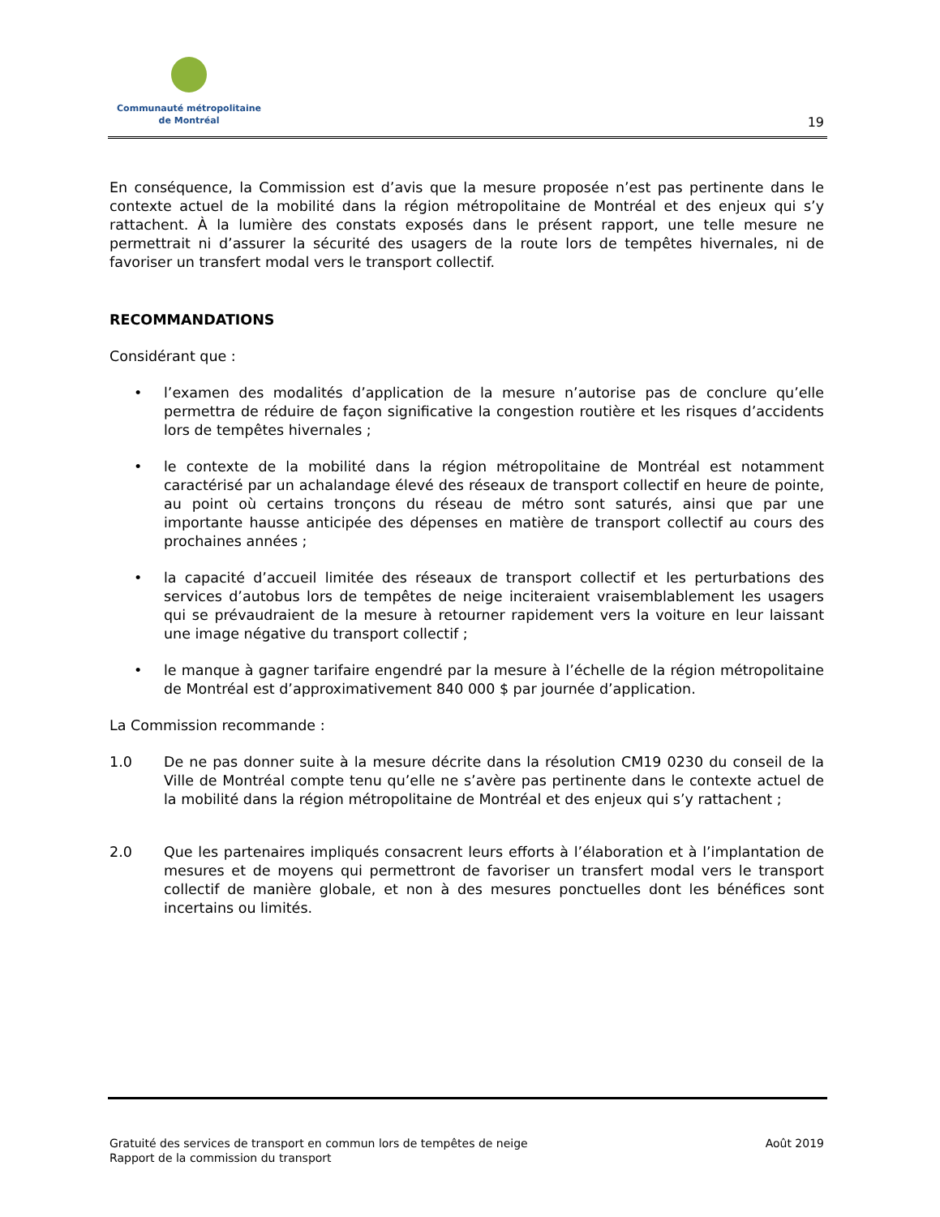Communauté métropolitaine
de Montréal
19
En conséquence, la Commission est d’avis que la mesure proposée n’est pas pertinente dans le contexte actuel de la mobilité dans la région métropolitaine de Montréal et des enjeux qui s’y rattachent. À la lumière des constats exposés dans le présent rapport, une telle mesure ne permettrait ni d’assurer la sécurité des usagers de la route lors de tempêtes hivernales, ni de favoriser un transfert modal vers le transport collectif.
RECOMMANDATIONS
Considérant que :
• l’examen des modalités d’application de la mesure n’autorise pas de conclure qu’elle permettra de réduire de façon significative la congestion routière et les risques d’accidents lors de tempêtes hivernales ;
• le contexte de la mobilité dans la région métropolitaine de Montréal est notamment caractérisé par un achalandage élevé des réseaux de transport collectif en heure de pointe, au point où certains tronçons du réseau de métro sont saturés, ainsi que par une importante hausse anticipée des dépenses en matière de transport collectif au cours des prochaines années ;
• la capacité d’accueil limitée des réseaux de transport collectif et les perturbations des services d’autobus lors de tempêtes de neige inciteraient vraisemblablement les usagers qui se prévaudraient de la mesure à retourner rapidement vers la voiture en leur laissant une image négative du transport collectif ;
• le manque à gagner tarifaire engendré par la mesure à l’échelle de la région métropolitaine de Montréal est d’approximativement 840 000 $ par journée d’application.
La Commission recommande :
1.0 De ne pas donner suite à la mesure décrite dans la résolution CM19 0230 du conseil de la Ville de Montréal compte tenu qu’elle ne s’avère pas pertinente dans le contexte actuel de la mobilité dans la région métropolitaine de Montréal et des enjeux qui s’y rattachent ;
2.0 Que les partenaires impliqués consacrent leurs efforts à l’élaboration et à l’implantation de mesures et de moyens qui permettront de favoriser un transfert modal vers le transport collectif de manière globale, et non à des mesures ponctuelles dont les bénéfices sont incertains ou limités.
Gratuité des services de transport en commun lors de tempêtes de neige
Rapport de la commission du transport
Août 2019